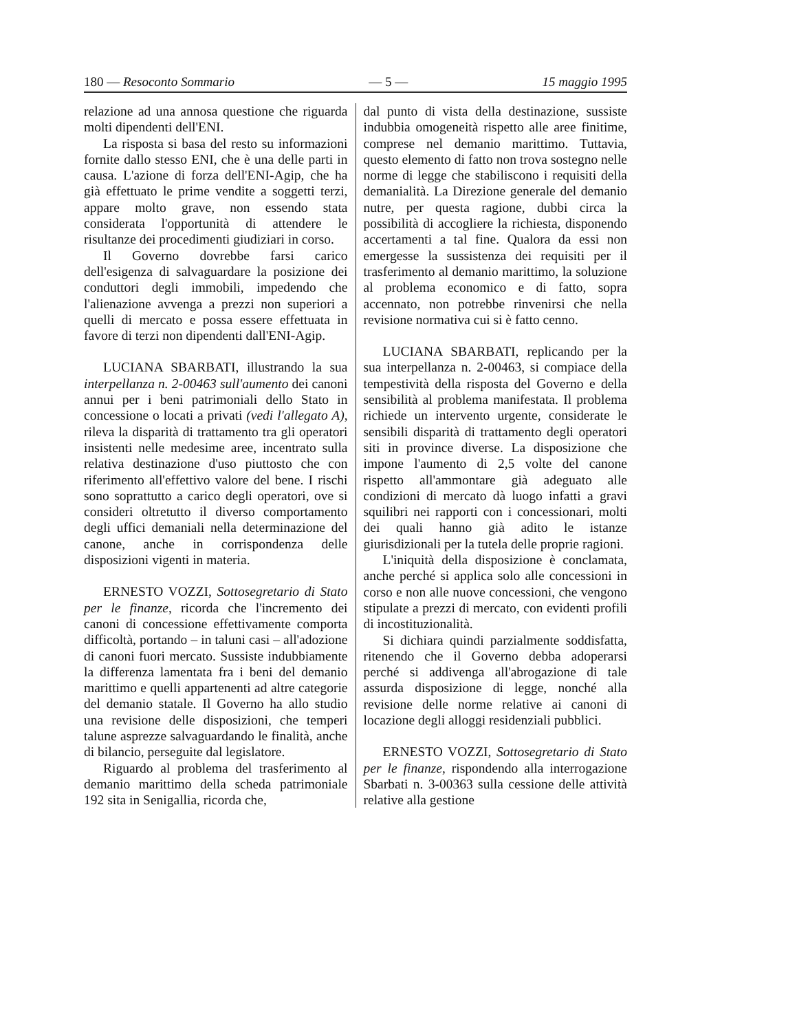180 — Resoconto Sommario — 5 — 15 maggio 1995
relazione ad una annosa questione che riguarda molti dipendenti dell'ENI.
La risposta si basa del resto su informazioni fornite dallo stesso ENI, che è una delle parti in causa. L'azione di forza dell'ENI-Agip, che ha già effettuato le prime vendite a soggetti terzi, appare molto grave, non essendo stata considerata l'opportunità di attendere le risultanze dei procedimenti giudiziari in corso.
Il Governo dovrebbe farsi carico dell'esigenza di salvaguardare la posizione dei conduttori degli immobili, impedendo che l'alienazione avvenga a prezzi non superiori a quelli di mercato e possa essere effettuata in favore di terzi non dipendenti dall'ENI-Agip.
LUCIANA SBARBATI, illustrando la sua interpellanza n. 2-00463 sull'aumento dei canoni annui per i beni patrimoniali dello Stato in concessione o locati a privati (vedi l'allegato A), rileva la disparità di trattamento tra gli operatori insistenti nelle medesime aree, incentrato sulla relativa destinazione d'uso piuttosto che con riferimento all'effettivo valore del bene. I rischi sono soprattutto a carico degli operatori, ove si consideri oltretutto il diverso comportamento degli uffici demaniali nella determinazione del canone, anche in corrispondenza delle disposizioni vigenti in materia.
ERNESTO VOZZI, Sottosegretario di Stato per le finanze, ricorda che l'incremento dei canoni di concessione effettivamente comporta difficoltà, portando – in taluni casi – all'adozione di canoni fuori mercato. Sussiste indubbiamente la differenza lamentata fra i beni del demanio marittimo e quelli appartenenti ad altre categorie del demanio statale. Il Governo ha allo studio una revisione delle disposizioni, che temperi talune asprezze salvaguardando le finalità, anche di bilancio, perseguite dal legislatore.
Riguardo al problema del trasferimento al demanio marittimo della scheda patrimoniale 192 sita in Senigallia, ricorda che,
dal punto di vista della destinazione, sussiste indubbia omogeneità rispetto alle aree finitime, comprese nel demanio marittimo. Tuttavia, questo elemento di fatto non trova sostegno nelle norme di legge che stabiliscono i requisiti della demanialità. La Direzione generale del demanio nutre, per questa ragione, dubbi circa la possibilità di accogliere la richiesta, disponendo accertamenti a tal fine. Qualora da essi non emergesse la sussistenza dei requisiti per il trasferimento al demanio marittimo, la soluzione al problema economico e di fatto, sopra accennato, non potrebbe rinvenirsi che nella revisione normativa cui si è fatto cenno.
LUCIANA SBARBATI, replicando per la sua interpellanza n. 2-00463, si compiace della tempestività della risposta del Governo e della sensibilità al problema manifestata. Il problema richiede un intervento urgente, considerate le sensibili disparità di trattamento degli operatori siti in province diverse. La disposizione che impone l'aumento di 2,5 volte del canone rispetto all'ammontare già adeguato alle condizioni di mercato dà luogo infatti a gravi squilibri nei rapporti con i concessionari, molti dei quali hanno già adito le istanze giurisdizionali per la tutela delle proprie ragioni.
L'iniquità della disposizione è conclamata, anche perché si applica solo alle concessioni in corso e non alle nuove concessioni, che vengono stipulate a prezzi di mercato, con evidenti profili di incostituzionalità.
Si dichiara quindi parzialmente soddisfatta, ritenendo che il Governo debba adoperarsi perché si addivenga all'abrogazione di tale assurda disposizione di legge, nonché alla revisione delle norme relative ai canoni di locazione degli alloggi residenziali pubblici.
ERNESTO VOZZI, Sottosegretario di Stato per le finanze, rispondendo alla interrogazione Sbarbati n. 3-00363 sulla cessione delle attività relative alla gestione